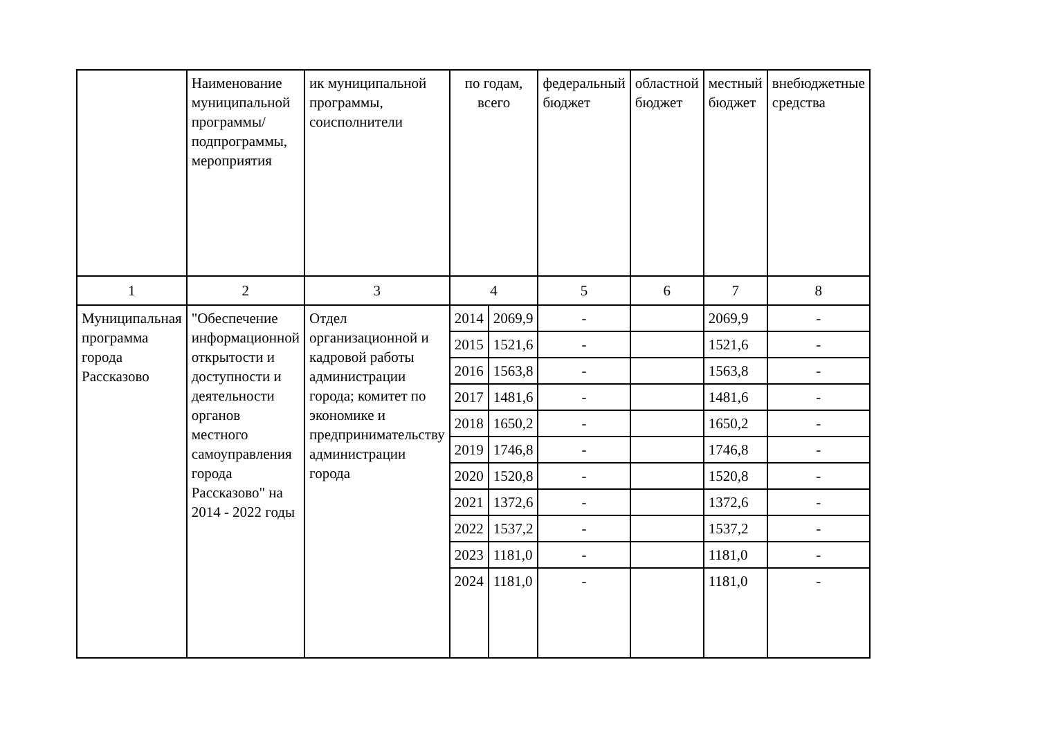| | Наименование муниципальной программы/ подпрограммы, мероприятия | ик муниципальной программы, соисполнители | по годам, всего | | федеральный бюджет | областной бюджет | местный бюджет | внебюджетные средства |
| 1 | 2 | 3 | 4 | | 5 | 6 | 7 | 8 |
| Муниципальная программа города Рассказово | "Обеспечение информационной открытости и доступности и деятельности органов местного самоуправления города Рассказово" на 2014 - 2022 годы | Отдел организационной и кадровой работы администрации города; комитет по экономике и предпринимательству администрации города | 2014 | 2069,9 | - | | 2069,9 | - |
| | | | 2015 | 1521,6 | - | | 1521,6 | - |
| | | | 2016 | 1563,8 | - | | 1563,8 | - |
| | | | 2017 | 1481,6 | - | | 1481,6 | - |
| | | | 2018 | 1650,2 | - | | 1650,2 | - |
| | | | 2019 | 1746,8 | - | | 1746,8 | - |
| | | | 2020 | 1520,8 | - | | 1520,8 | - |
| | | | 2021 | 1372,6 | - | | 1372,6 | - |
| | | | 2022 | 1537,2 | - | | 1537,2 | - |
| | | | 2023 | 1181,0 | - | | 1181,0 | - |
| | | | 2024 | 1181,0 | - | | 1181,0 | - |